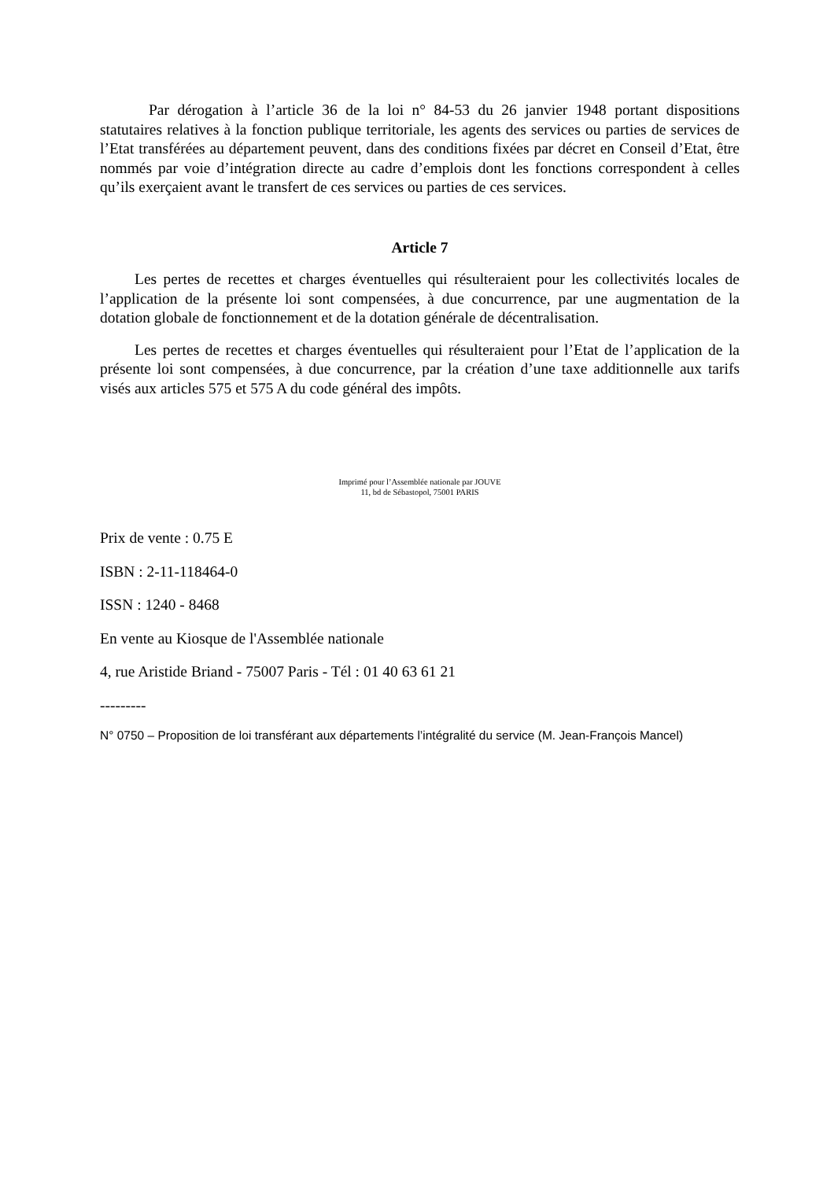Par dérogation à l’article 36 de la loi n° 84-53 du 26 janvier 1948 portant dispositions statutaires relatives à la fonction publique territoriale, les agents des services ou parties de services de l’Etat transférées au département peuvent, dans des conditions fixées par décret en Conseil d’Etat, être nommés par voie d’intégration directe au cadre d’emplois dont les fonctions correspondent à celles qu’ils exerçaient avant le transfert de ces services ou parties de ces services.
Article 7
Les pertes de recettes et charges éventuelles qui résulteraient pour les collectivités locales de l’application de la présente loi sont compensées, à due concurrence, par une augmentation de la dotation globale de fonctionnement et de la dotation générale de décentralisation.
Les pertes de recettes et charges éventuelles qui résulteraient pour l’Etat de l’application de la présente loi sont compensées, à due concurrence, par la création d’une taxe additionnelle aux tarifs visés aux articles 575 et 575 A du code général des impôts.
Imprimé pour l’Assemblée nationale par JOUVE
11, bd de Sébastopol, 75001 PARIS
Prix de vente : 0.75 E
ISBN : 2-11-118464-0
ISSN : 1240 - 8468
En vente au Kiosque de l'Assemblée nationale
4, rue Aristide Briand - 75007 Paris - Tél : 01 40 63 61 21
---------
N° 0750 – Proposition de loi transférant aux départements l’intégralité du service (M. Jean-François Mancel)